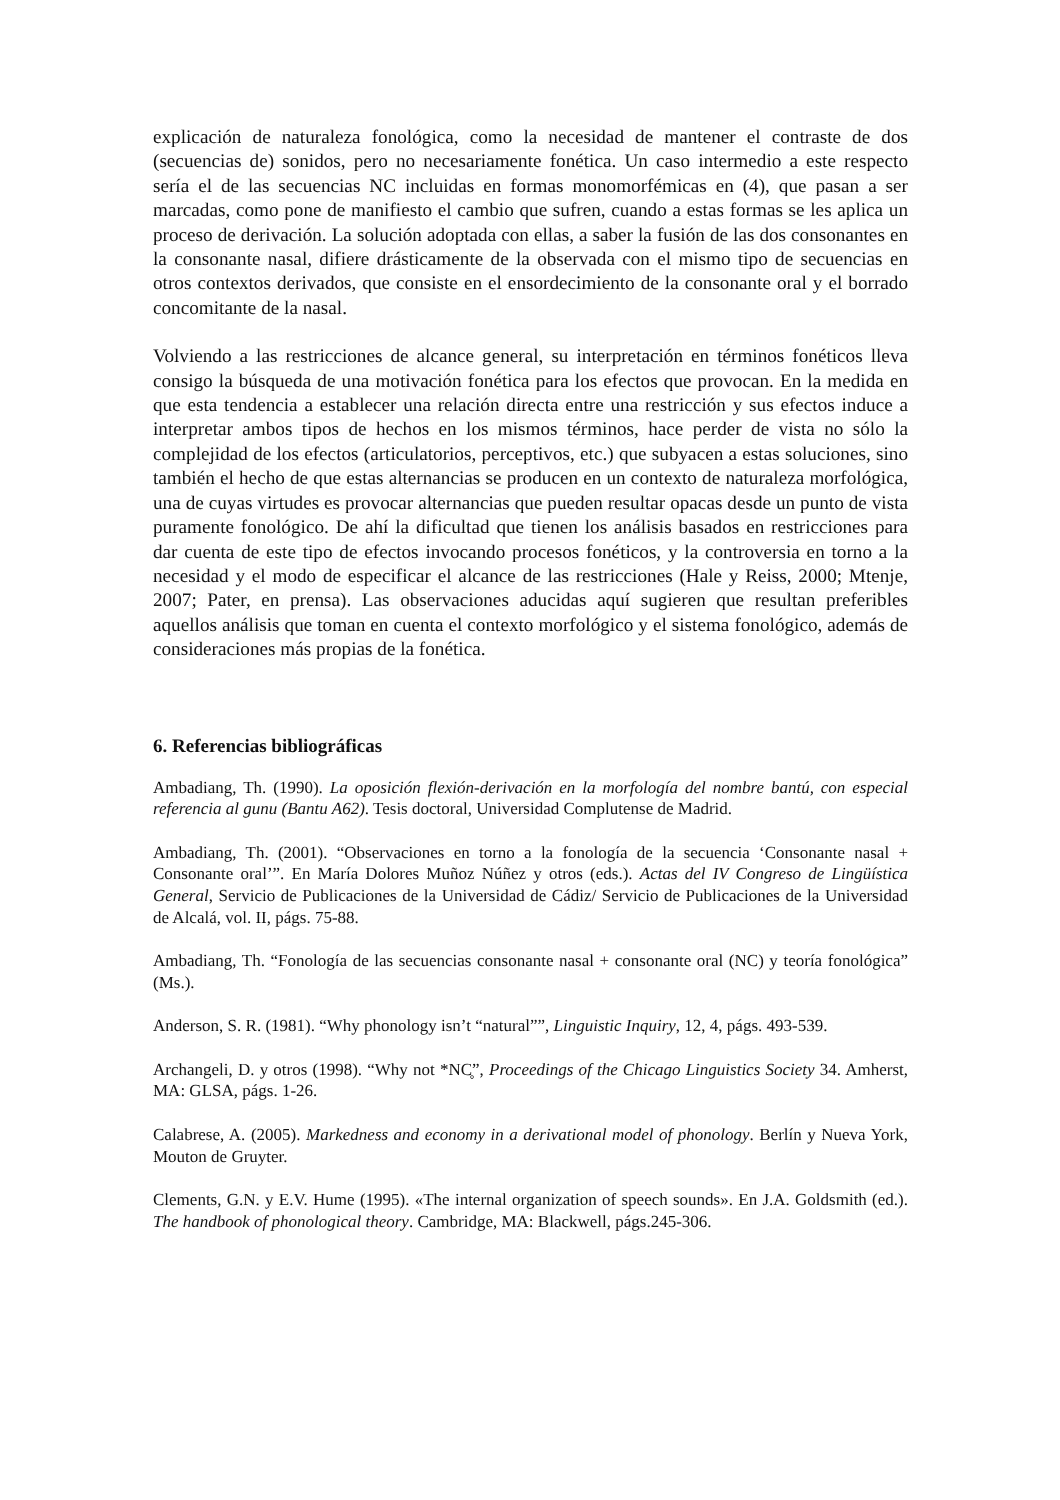explicación de naturaleza fonológica, como la necesidad de mantener el contraste de dos (secuencias de) sonidos, pero no necesariamente fonética. Un caso intermedio a este respecto sería el de las secuencias NC incluidas en formas monomorfémicas en (4), que pasan a ser marcadas, como pone de manifiesto el cambio que sufren, cuando a estas formas se les aplica un proceso de derivación. La solución adoptada con ellas, a saber la fusión de las dos consonantes en la consonante nasal, difiere drásticamente de la observada con el mismo tipo de secuencias en otros contextos derivados, que consiste en el ensordecimiento de la consonante oral y el borrado concomitante de la nasal.
Volviendo a las restricciones de alcance general, su interpretación en términos fonéticos lleva consigo la búsqueda de una motivación fonética para los efectos que provocan. En la medida en que esta tendencia a establecer una relación directa entre una restricción y sus efectos induce a interpretar ambos tipos de hechos en los mismos términos, hace perder de vista no sólo la complejidad de los efectos (articulatorios, perceptivos, etc.) que subyacen a estas soluciones, sino también el hecho de que estas alternancias se producen en un contexto de naturaleza morfológica, una de cuyas virtudes es provocar alternancias que pueden resultar opacas desde un punto de vista puramente fonológico. De ahí la dificultad que tienen los análisis basados en restricciones para dar cuenta de este tipo de efectos invocando procesos fonéticos, y la controversia en torno a la necesidad y el modo de especificar el alcance de las restricciones (Hale y Reiss, 2000; Mtenje, 2007; Pater, en prensa). Las observaciones aducidas aquí sugieren que resultan preferibles aquellos análisis que toman en cuenta el contexto morfológico y el sistema fonológico, además de consideraciones más propias de la fonética.
6. Referencias bibliográficas
Ambadiang, Th. (1990). La oposición flexión-derivación en la morfología del nombre bantú, con especial referencia al gunu (Bantu A62). Tesis doctoral, Universidad Complutense de Madrid.
Ambadiang, Th. (2001). “Observaciones en torno a la fonología de la secuencia ‘Consonante nasal + Consonante oral’”. En María Dolores Muñoz Núñez y otros (eds.). Actas del IV Congreso de Lingüística General, Servicio de Publicaciones de la Universidad de Cádiz/ Servicio de Publicaciones de la Universidad de Alcalá, vol. II, págs. 75-88.
Ambadiang, Th. “Fonología de las secuencias consonante nasal + consonante oral (NC) y teoría fonológica” (Ms.).
Anderson, S. R. (1981). “Why phonology isn’t “natural””, Linguistic Inquiry, 12, 4, págs. 493-539.
Archangeli, D. y otros (1998). “Why not *NC̥”, Proceedings of the Chicago Linguistics Society 34. Amherst, MA: GLSA, págs. 1-26.
Calabrese, A. (2005). Markedness and economy in a derivational model of phonology. Berlín y Nueva York, Mouton de Gruyter.
Clements, G.N. y E.V. Hume (1995). «The internal organization of speech sounds». En J.A. Goldsmith (ed.). The handbook of phonological theory. Cambridge, MA: Blackwell, págs.245-306.